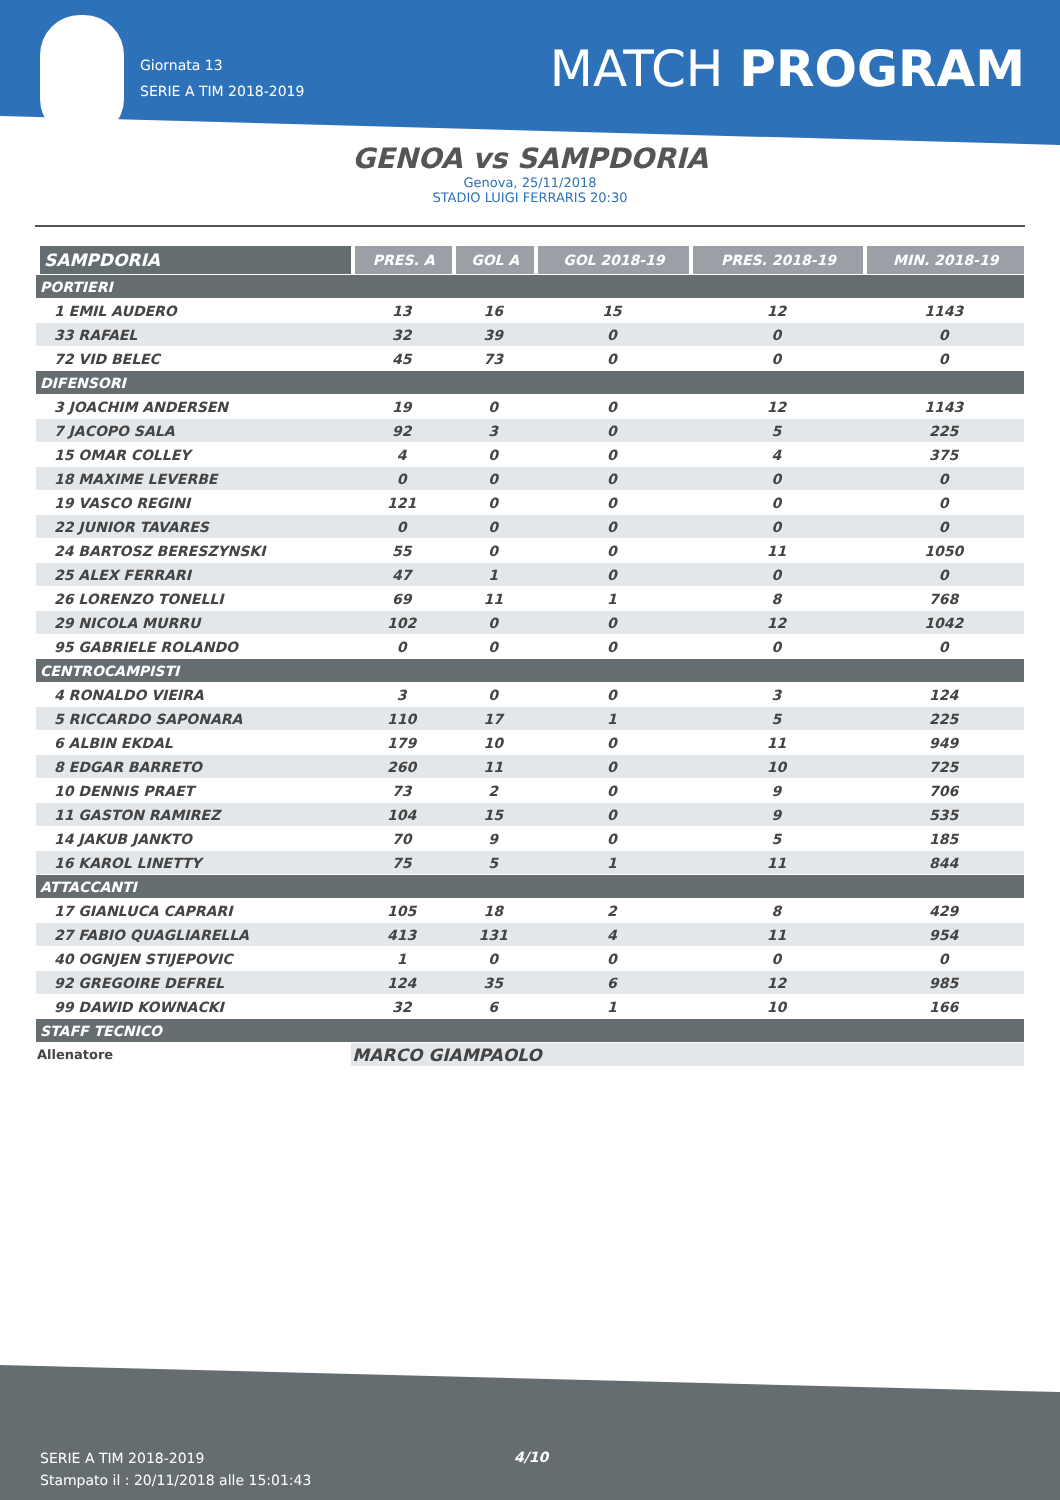Giornata 13
SERIE A TIM 2018-2019
MATCH PROGRAM
GENOA vs SAMPDORIA
Genova, 25/11/2018
STADIO LUIGI FERRARIS 20:30
| SAMPDORIA | PRES. A | GOL A | GOL 2018-19 | PRES. 2018-19 | MIN. 2018-19 |
| --- | --- | --- | --- | --- | --- |
| PORTIERI | | | | | |
| 1 EMIL AUDERO | 13 | 16 | 15 | 12 | 1143 |
| 33 RAFAEL | 32 | 39 | 0 | 0 | 0 |
| 72 VID BELEC | 45 | 73 | 0 | 0 | 0 |
| DIFENSORI | | | | | |
| 3 JOACHIM ANDERSEN | 19 | 0 | 0 | 12 | 1143 |
| 7 JACOPO SALA | 92 | 3 | 0 | 5 | 225 |
| 15 OMAR COLLEY | 4 | 0 | 0 | 4 | 375 |
| 18 MAXIME LEVERBE | 0 | 0 | 0 | 0 | 0 |
| 19 VASCO REGINI | 121 | 0 | 0 | 0 | 0 |
| 22 JUNIOR TAVARES | 0 | 0 | 0 | 0 | 0 |
| 24 BARTOSZ BERESZYNSKI | 55 | 0 | 0 | 11 | 1050 |
| 25 ALEX FERRARI | 47 | 1 | 0 | 0 | 0 |
| 26 LORENZO TONELLI | 69 | 11 | 1 | 8 | 768 |
| 29 NICOLA MURRU | 102 | 0 | 0 | 12 | 1042 |
| 95 GABRIELE ROLANDO | 0 | 0 | 0 | 0 | 0 |
| CENTROCAMPISTI | | | | | |
| 4 RONALDO VIEIRA | 3 | 0 | 0 | 3 | 124 |
| 5 RICCARDO SAPONARA | 110 | 17 | 1 | 5 | 225 |
| 6 ALBIN EKDAL | 179 | 10 | 0 | 11 | 949 |
| 8 EDGAR BARRETO | 260 | 11 | 0 | 10 | 725 |
| 10 DENNIS PRAET | 73 | 2 | 0 | 9 | 706 |
| 11 GASTON RAMIREZ | 104 | 15 | 0 | 9 | 535 |
| 14 JAKUB JANKTO | 70 | 9 | 0 | 5 | 185 |
| 16 KAROL LINETTY | 75 | 5 | 1 | 11 | 844 |
| ATTACCANTI | | | | | |
| 17 GIANLUCA CAPRARI | 105 | 18 | 2 | 8 | 429 |
| 27 FABIO QUAGLIARELLA | 413 | 131 | 4 | 11 | 954 |
| 40 OGNJEN STIJEPOVIC | 1 | 0 | 0 | 0 | 0 |
| 92 GREGOIRE DEFREL | 124 | 35 | 6 | 12 | 985 |
| 99 DAWID KOWNACKI | 32 | 6 | 1 | 10 | 166 |
| STAFF TECNICO | | | | | |
| Allenatore | MARCO GIAMPAOLO | | | | |
SERIE A TIM 2018-2019
Stampato il : 20/11/2018 alle 15:01:43
4/10